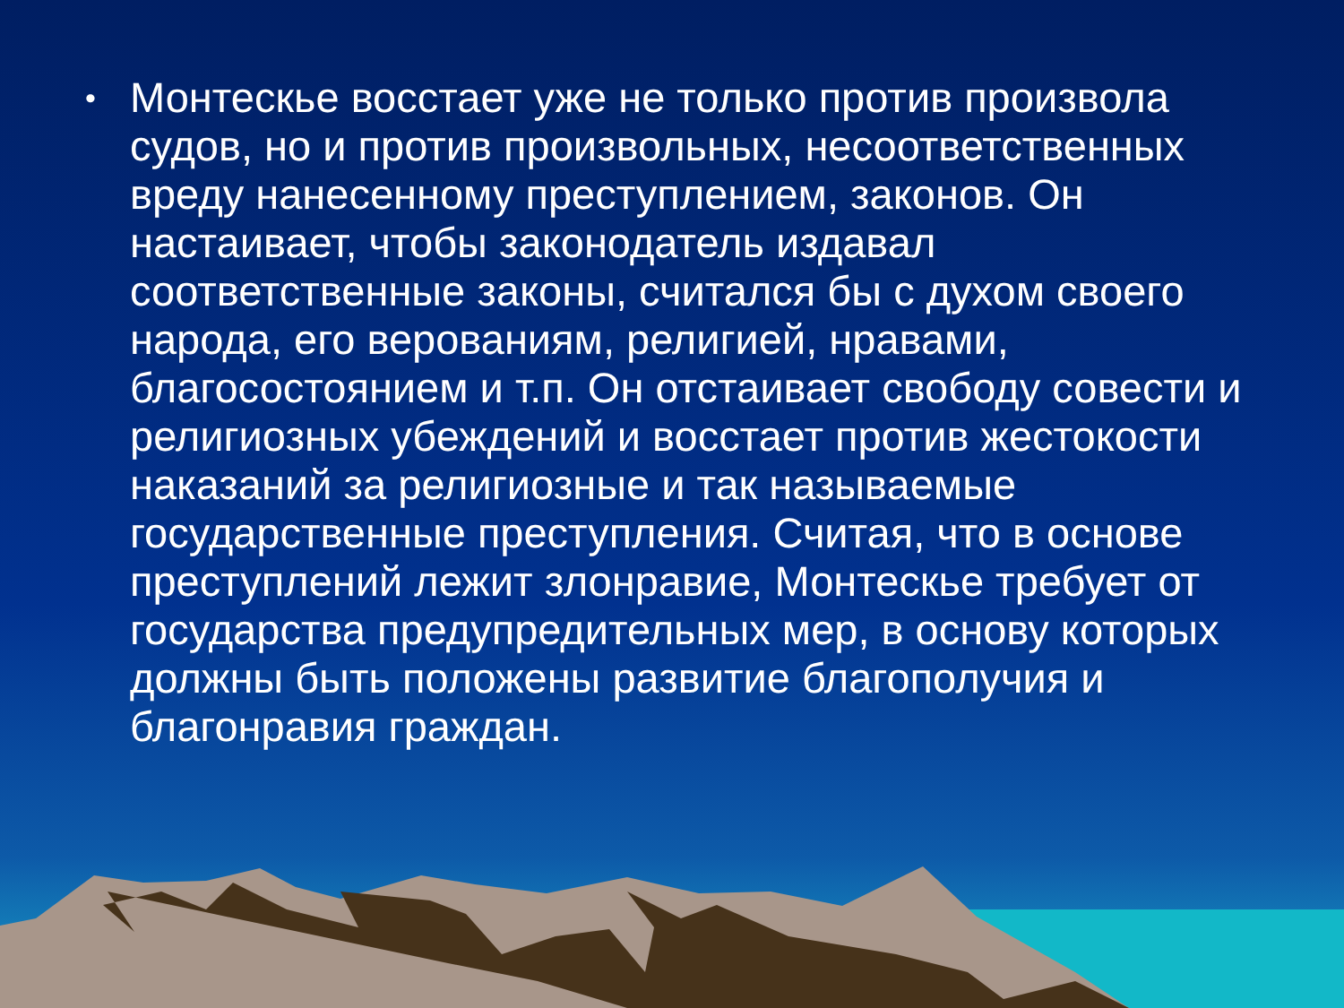• Монтескье восстает уже не только против произвола судов, но и против произвольных, несоответственных вреду нанесенному преступлением, законов. Он настаивает, чтобы законодатель издавал соответственные законы, считался бы с духом своего народа, его верованиям, религией, нравами, благосостоянием и т.п. Он отстаивает свободу совести и религиозных убеждений и восстает против жестокости наказаний за религиозные и так называемые государственные преступления. Считая, что в основе преступлений лежит злонравие, Монтескье требует от государства предупредительных мер, в основу которых должны быть положены развитие благополучия и благонравия граждан.